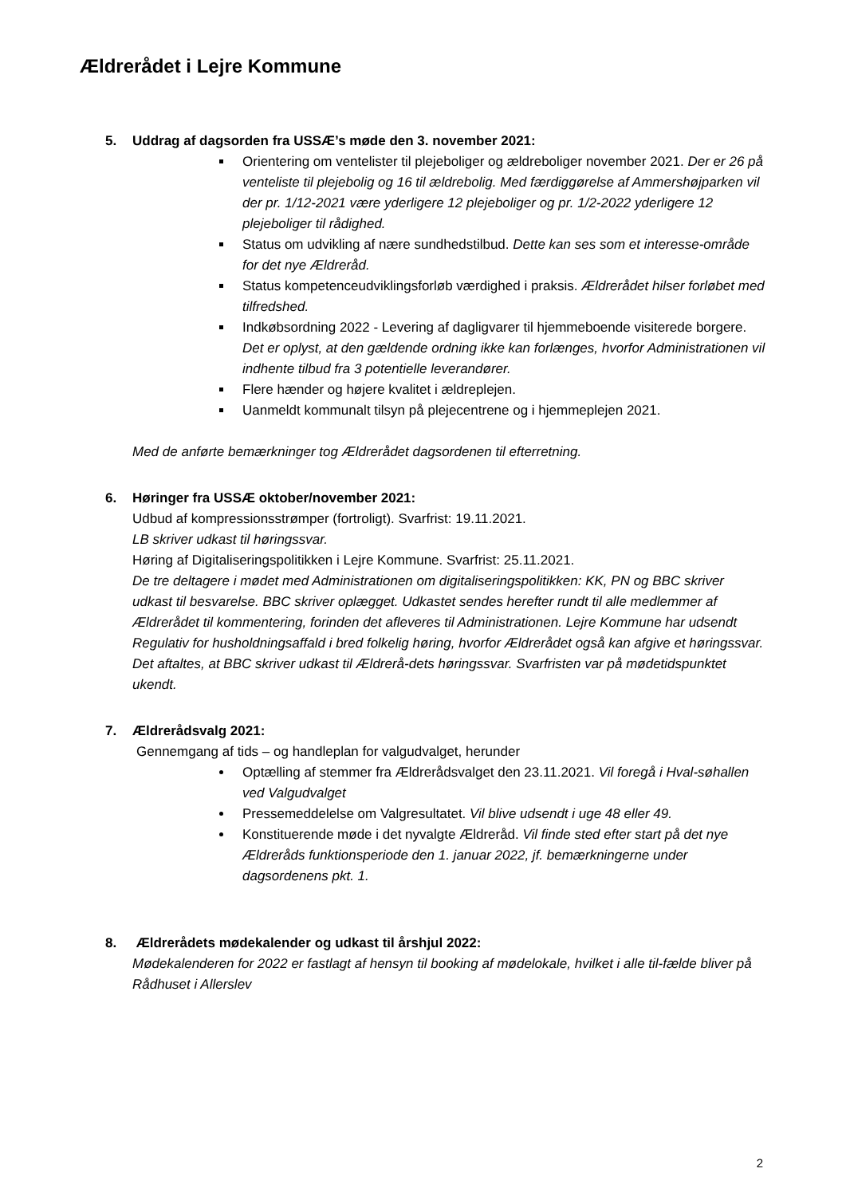Ældrerådet i Lejre Kommune
5. Uddrag af dagsorden fra USSÆ’s møde den 3. november 2021:
Orientering om ventelister til plejeboliger og ældreboliger november 2021. Der er 26 på venteliste til plejebolig og 16 til ældrebolig. Med færdiggørelse af Ammershøjparken vil der pr. 1/12-2021 være yderligere 12 plejeboliger og pr. 1/2-2022 yderligere 12 plejeboliger til rådighed.
Status om udvikling af nære sundhedstilbud. Dette kan ses som et interesse-område for det nye Ældreråd.
Status kompetenceudviklingsforløb værdighed i praksis. Ældrerådet hilser forløbet med tilfredshed.
Indkøbsordning 2022 - Levering af dagligvarer til hjemmeboende visiterede borgere. Det er oplyst, at den gældende ordning ikke kan forlænges, hvorfor Administrationen vil indhente tilbud fra 3 potentielle leverandører.
Flere hænder og højere kvalitet i ældreplejen.
Uanmeldt kommunalt tilsyn på plejecentrene og i hjemmeplejen 2021.
Med de anførte bemærkninger tog Ældrerådet dagsordenen til efterretning.
6. Høringer fra USSÆ oktober/november 2021:
Udbud af kompressionsstrømper (fortroligt). Svarfrist: 19.11.2021.
LB skriver udkast til høringssvar.
Høring af Digitaliseringspolitikken i Lejre Kommune. Svarfrist: 25.11.2021.
De tre deltagere i mødet med Administrationen om digitaliseringspolitikken: KK, PN og BBC skriver udkast til besvarelse. BBC skriver oplægget. Udkastet sendes herefter rundt til alle medlemmer af Ældrerådet til kommentering, forinden det afleveres til Administrationen. Lejre Kommune har udsendt Regulativ for husholdningsaffald i bred folkelig høring, hvorfor Ældrerådet også kan afgive et høringssvar. Det aftaltes, at BBC skriver udkast til Ældrerå-dets høringssvar. Svarfristen var på mødetidspunktet ukendt.
7. Ældrerådsvalg 2021:
Gennemgang af tids – og handleplan for valgudvalget, herunder
Optælling af stemmer fra Ældrerådsvalget den 23.11.2021. Vil foregå i Hval-søhallen ved Valgudvalget
Pressemeddelelse om Valgresultatet. Vil blive udsendt i uge 48 eller 49.
Konstituerende møde i det nyvalgte Ældreråd. Vil finde sted efter start på det nye Ældreråds funktionsperiode den 1. januar 2022, jf. bemærkningerne under dagsordenens pkt. 1.
8. Ældrerådets mødekalender og udkast til årshjul 2022:
Mødekalenderen for 2022 er fastlagt af hensyn til booking af mødelokale, hvilket i alle til-fælde bliver på Rådhuset i Allerslev
2